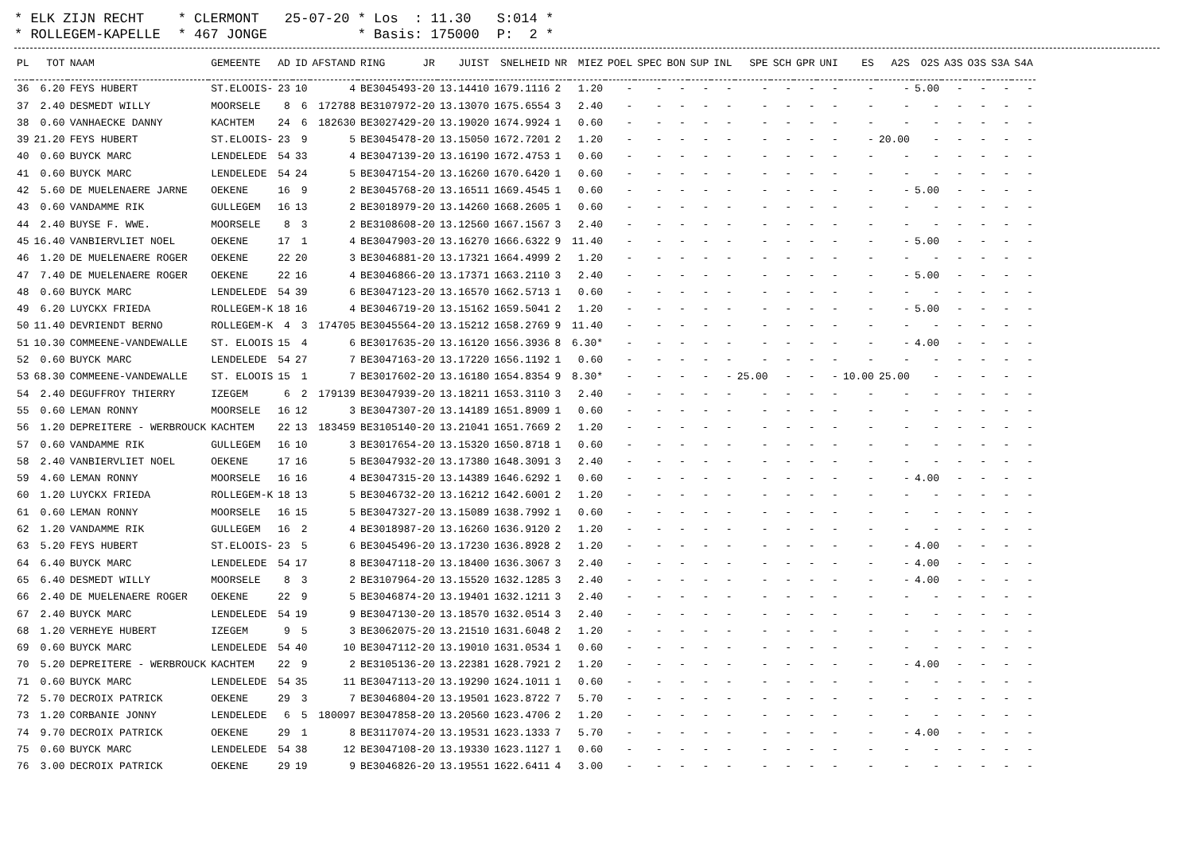| * ELK ZIJN RECHT | * CLERMONT | 25-07-20 * Los : 11.30 | S:014 * |
| * ROLLEGEM-KAPELLE | * 467 JONGE | * Basis: 175000 | P: 2 * |
| PL | TOT | NAAM | GEMEENTE | AD | ID | AFSTAND | RING | JR | JUIST | SNELHEID | NR | MIEZ | POEL | SPEC | BON | SUP | INL | SPE | SCH | GPR | UNI | ES | A2S | O2S | A3S | O3S | S3A | S4A |
| --- | --- | --- | --- | --- | --- | --- | --- | --- | --- | --- | --- | --- | --- | --- | --- | --- | --- | --- | --- | --- | --- | --- | --- | --- | --- | --- | --- | --- |
| 36 | 6.20 | FEYS HUBERT | ST.ELOOIS- | 23 | 10 | 4 | BE3045493-20 | | 13.14410 | 1679.1116 | 2 | 1.20 | - | - | - | - | - | - | - | - | - | - | - | 5.00 | - | - | - | - |
| 37 | 2.40 | DESMEDT WILLY | MOORSELE | 8 | 6 | 172788 | BE3107972-20 | | 13.13070 | 1675.6554 | 3 | 2.40 | - | - | - | - | - | - | - | - | - | - | - | - | - | - | - | - |
| 38 | 0.60 | VANHAECKE DANNY | KACHTEM | 24 | 6 | 182630 | BE3027429-20 | | 13.19020 | 1674.9924 | 1 | 0.60 | - | - | - | - | - | - | - | - | - | - | - | - | - | - | - | - |
| 39 | 21.20 | FEYS HUBERT | ST.ELOOIS- | 23 | 9 | 5 | BE3045478-20 | | 13.15050 | 1672.7201 | 2 | 1.20 | - | - | - | - | - | - | - | - | - | - | 20.00 | - | - | - | - | - |
| 40 | 0.60 | BUYCK MARC | LENDELEDE | 54 | 33 | 4 | BE3047139-20 | | 13.16190 | 1672.4753 | 1 | 0.60 | - | - | - | - | - | - | - | - | - | - | - | - | - | - | - | - |
| 41 | 0.60 | BUYCK MARC | LENDELEDE | 54 | 24 | 5 | BE3047154-20 | | 13.16260 | 1670.6420 | 1 | 0.60 | - | - | - | - | - | - | - | - | - | - | - | - | - | - | - | - |
| 42 | 5.60 | DE MUELENAERE JARNE | OEKENE | 16 | 9 | 2 | BE3045768-20 | | 13.16511 | 1669.4545 | 1 | 0.60 | - | - | - | - | - | - | - | - | - | - | - | 5.00 | - | - | - | - |
| 43 | 0.60 | VANDAMME RIK | GULLEGEM | 16 | 13 | 2 | BE3018979-20 | | 13.14260 | 1668.2605 | 1 | 0.60 | - | - | - | - | - | - | - | - | - | - | - | - | - | - | - | - |
| 44 | 2.40 | BUYSE F. WWE. | MOORSELE | 8 | 3 | 2 | BE3108608-20 | | 13.12560 | 1667.1567 | 3 | 2.40 | - | - | - | - | - | - | - | - | - | - | - | - | - | - | - | - |
| 45 | 16.40 | VANBIERVLIET NOEL | OEKENE | 17 | 1 | 4 | BE3047903-20 | | 13.16270 | 1666.6322 | 9 | 11.40 | - | - | - | - | - | - | - | - | - | - | - | 5.00 | - | - | - | - |
| 46 | 1.20 | DE MUELENAERE ROGER | OEKENE | 22 | 20 | 3 | BE3046881-20 | | 13.17321 | 1664.4999 | 2 | 1.20 | - | - | - | - | - | - | - | - | - | - | - | - | - | - | - | - |
| 47 | 7.40 | DE MUELENAERE ROGER | OEKENE | 22 | 16 | 4 | BE3046866-20 | | 13.17371 | 1663.2110 | 3 | 2.40 | - | - | - | - | - | - | - | - | - | - | - | 5.00 | - | - | - | - |
| 48 | 0.60 | BUYCK MARC | LENDELEDE | 54 | 39 | 6 | BE3047123-20 | | 13.16570 | 1662.5713 | 1 | 0.60 | - | - | - | - | - | - | - | - | - | - | - | - | - | - | - | - |
| 49 | 6.20 | LUYCKX FRIEDA | ROLLEGEM-K | 18 | 16 | 4 | BE3046719-20 | | 13.15162 | 1659.5041 | 2 | 1.20 | - | - | - | - | - | - | - | - | - | - | - | 5.00 | - | - | - | - |
| 50 | 11.40 | DEVRIENDT BERNO | ROLLEGEM-K | 4 | 3 | 174705 | BE3045564-20 | | 13.15212 | 1658.2769 | 9 | 11.40 | - | - | - | - | - | - | - | - | - | - | - | - | - | - | - | - |
| 51 | 10.30 | COMMEENE-VANDEWALLE | ST. ELOOIS | 15 | 4 | 6 | BE3017635-20 | | 13.16120 | 1656.3936 | 8 | 6.30* | - | - | - | - | - | - | - | - | - | - | - | 4.00 | - | - | - | - |
| 52 | 0.60 | BUYCK MARC | LENDELEDE | 54 | 27 | 7 | BE3047163-20 | | 13.17220 | 1656.1192 | 1 | 0.60 | - | - | - | - | - | - | - | - | - | - | - | - | - | - | - | - |
| 53 | 68.30 | COMMEENE-VANDEWALLE | ST. ELOOIS | 15 | 1 | 7 | BE3017602-20 | | 13.16180 | 1654.8354 | 9 | 8.30* | - | - | - | - | - | 25.00 | - | - | - | 10.00 | 25.00 | - | - | - | - | - |
| 54 | 2.40 | DEGUFFROY THIERRY | IZEGEM | 6 | 2 | 179139 | BE3047939-20 | | 13.18211 | 1653.3110 | 3 | 2.40 | - | - | - | - | - | - | - | - | - | - | - | - | - | - | - | - |
| 55 | 0.60 | LEMAN RONNY | MOORSELE | 16 | 12 | 3 | BE3047307-20 | | 13.14189 | 1651.8909 | 1 | 0.60 | - | - | - | - | - | - | - | - | - | - | - | - | - | - | - | - |
| 56 | 1.20 | DEPREITERE - WERBROUCK | KACHTEM | 22 | 13 | 183459 | BE3105140-20 | | 13.21041 | 1651.7669 | 2 | 1.20 | - | - | - | - | - | - | - | - | - | - | - | - | - | - | - | - |
| 57 | 0.60 | VANDAMME RIK | GULLEGEM | 16 | 10 | 3 | BE3017654-20 | | 13.15320 | 1650.8718 | 1 | 0.60 | - | - | - | - | - | - | - | - | - | - | - | - | - | - | - | - |
| 58 | 2.40 | VANBIERVLIET NOEL | OEKENE | 17 | 16 | 5 | BE3047932-20 | | 13.17380 | 1648.3091 | 3 | 2.40 | - | - | - | - | - | - | - | - | - | - | - | - | - | - | - | - |
| 59 | 4.60 | LEMAN RONNY | MOORSELE | 16 | 16 | 4 | BE3047315-20 | | 13.14389 | 1646.6292 | 1 | 0.60 | - | - | - | - | - | - | - | - | - | - | - | 4.00 | - | - | - | - |
| 60 | 1.20 | LUYCKX FRIEDA | ROLLEGEM-K | 18 | 13 | 5 | BE3046732-20 | | 13.16212 | 1642.6001 | 2 | 1.20 | - | - | - | - | - | - | - | - | - | - | - | - | - | - | - | - |
| 61 | 0.60 | LEMAN RONNY | MOORSELE | 16 | 15 | 5 | BE3047327-20 | | 13.15089 | 1638.7992 | 1 | 0.60 | - | - | - | - | - | - | - | - | - | - | - | - | - | - | - | - |
| 62 | 1.20 | VANDAMME RIK | GULLEGEM | 16 | 2 | 4 | BE3018987-20 | | 13.16260 | 1636.9120 | 2 | 1.20 | - | - | - | - | - | - | - | - | - | - | - | - | - | - | - | - |
| 63 | 5.20 | FEYS HUBERT | ST.ELOOIS- | 23 | 5 | 6 | BE3045496-20 | | 13.17230 | 1636.8928 | 2 | 1.20 | - | - | - | - | - | - | - | - | - | - | - | 4.00 | - | - | - | - |
| 64 | 6.40 | BUYCK MARC | LENDELEDE | 54 | 17 | 8 | BE3047118-20 | | 13.18400 | 1636.3067 | 3 | 2.40 | - | - | - | - | - | - | - | - | - | - | - | 4.00 | - | - | - | - |
| 65 | 6.40 | DESMEDT WILLY | MOORSELE | 8 | 3 | 2 | BE3107964-20 | | 13.15520 | 1632.1285 | 3 | 2.40 | - | - | - | - | - | - | - | - | - | - | - | 4.00 | - | - | - | - |
| 66 | 2.40 | DE MUELENAERE ROGER | OEKENE | 22 | 9 | 5 | BE3046874-20 | | 13.19401 | 1632.1211 | 3 | 2.40 | - | - | - | - | - | - | - | - | - | - | - | - | - | - | - | - |
| 67 | 2.40 | BUYCK MARC | LENDELEDE | 54 | 19 | 9 | BE3047130-20 | | 13.18570 | 1632.0514 | 3 | 2.40 | - | - | - | - | - | - | - | - | - | - | - | - | - | - | - | - |
| 68 | 1.20 | VERHEYE HUBERT | IZEGEM | 9 | 5 | 3 | BE3062075-20 | | 13.21510 | 1631.6048 | 2 | 1.20 | - | - | - | - | - | - | - | - | - | - | - | - | - | - | - | - |
| 69 | 0.60 | BUYCK MARC | LENDELEDE | 54 | 40 | 10 | BE3047112-20 | | 13.19010 | 1631.0534 | 1 | 0.60 | - | - | - | - | - | - | - | - | - | - | - | - | - | - | - | - |
| 70 | 5.20 | DEPREITERE - WERBROUCK | KACHTEM | 22 | 9 | 2 | BE3105136-20 | | 13.22381 | 1628.7921 | 2 | 1.20 | - | - | - | - | - | - | - | - | - | - | - | 4.00 | - | - | - | - |
| 71 | 0.60 | BUYCK MARC | LENDELEDE | 54 | 35 | 11 | BE3047113-20 | | 13.19290 | 1624.1011 | 1 | 0.60 | - | - | - | - | - | - | - | - | - | - | - | - | - | - | - | - |
| 72 | 5.70 | DECROIX PATRICK | OEKENE | 29 | 3 | 7 | BE3046804-20 | | 13.19501 | 1623.8722 | 7 | 5.70 | - | - | - | - | - | - | - | - | - | - | - | - | - | - | - | - |
| 73 | 1.20 | CORBANIE JONNY | LENDELEDE | 6 | 5 | 180097 | BE3047858-20 | | 13.20560 | 1623.4706 | 2 | 1.20 | - | - | - | - | - | - | - | - | - | - | - | - | - | - | - | - |
| 74 | 9.70 | DECROIX PATRICK | OEKENE | 29 | 1 | 8 | BE3117074-20 | | 13.19531 | 1623.1333 | 7 | 5.70 | - | - | - | - | - | - | - | - | - | - | - | 4.00 | - | - | - | - |
| 75 | 0.60 | BUYCK MARC | LENDELEDE | 54 | 38 | 12 | BE3047108-20 | | 13.19330 | 1623.1127 | 1 | 0.60 | - | - | - | - | - | - | - | - | - | - | - | - | - | - | - | - |
| 76 | 3.00 | DECROIX PATRICK | OEKENE | 29 | 19 | 9 | BE3046826-20 | | 13.19551 | 1622.6411 | 4 | 3.00 | - | - | - | - | - | - | - | - | - | - | - | - | - | - | - | - |